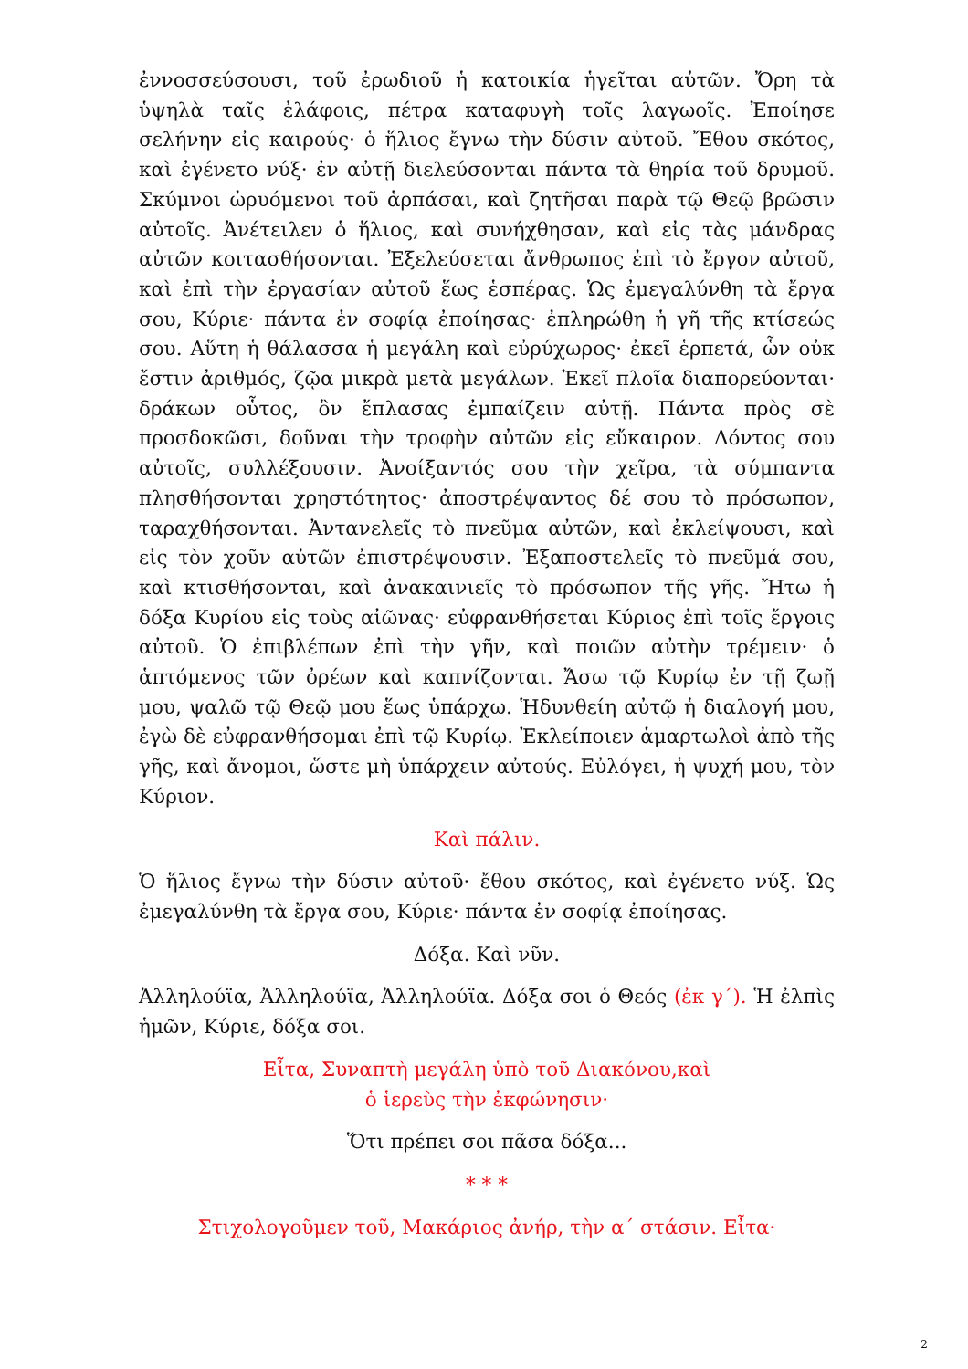ἐννοσσεύσουσι, τοῦ ἐρωδιοῦ ἡ κατοικία ἡγεῖται αὐτῶν. Ὄρη τὰ ὑψηλὰ ταῖς ἐλάφοις, πέτρα καταφυγὴ τοῖς λαγωοῖς. Ἐποίησε σελήνην εἰς καιρούς· ὁ ἥλιος ἔγνω τὴν δύσιν αὐτοῦ. Ἔθου σκότος, καὶ ἐγένετο νύξ· ἐν αὐτῇ διελεύσονται πάντα τὰ θηρία τοῦ δρυμοῦ. Σκύμνοι ὠρυόμενοι τοῦ ἁρπάσαι, καὶ ζητῆσαι παρὰ τῷ Θεῷ βρῶσιν αὐτοῖς. Ἀνέτειλεν ὁ ἥλιος, καὶ συνήχθησαν, καὶ εἰς τὰς μάνδρας αὐτῶν κοιτασθήσονται. Ἐξελεύσεται ἄνθρωπος ἐπὶ τὸ ἔργον αὐτοῦ, καὶ ἐπὶ τὴν ἐργασίαν αὐτοῦ ἕως ἑσπέρας. Ὡς ἐμεγαλύνθη τὰ ἔργα σου, Κύριε· πάντα ἐν σοφίᾳ ἐποίησας· ἐπληρώθη ἡ γῆ τῆς κτίσεώς σου. Αὕτη ἡ θάλασσα ἡ μεγάλη καὶ εὐρύχωρος· ἐκεῖ ἑρπετά, ὧν οὐκ ἔστιν ἀριθμός, ζῷα μικρὰ μετὰ μεγάλων. Ἐκεῖ πλοῖα διαπορεύονται· δράκων οὗτος, ὃν ἔπλασας ἐμπαίζειν αὐτῇ. Πάντα πρὸς σὲ προσδοκῶσι, δοῦναι τὴν τροφὴν αὐτῶν εἰς εὔκαιρον. Δόντος σου αὐτοῖς, συλλέξουσιν. Ἀνοίξαντός σου τὴν χεῖρα, τὰ σύμπαντα πλησθήσονται χρηστότητος· ἀποστρέψαντος δέ σου τὸ πρόσωπον, ταραχθήσονται. Ἀντανελεῖς τὸ πνεῦμα αὐτῶν, καὶ ἐκλείψουσι, καὶ εἰς τὸν χοῦν αὐτῶν ἐπιστρέψουσιν. Ἐξαποστελεῖς τὸ πνεῦμά σου, καὶ κτισθήσονται, καὶ ἀνακαινιεῖς τὸ πρόσωπον τῆς γῆς. Ἤτω ἡ δόξα Κυρίου εἰς τοὺς αἰῶνας· εὐφρανθήσεται Κύριος ἐπὶ τοῖς ἔργοις αὐτοῦ. Ὁ ἐπιβλέπων ἐπὶ τὴν γῆν, καὶ ποιῶν αὐτὴν τρέμειν· ὁ ἁπτόμενος τῶν ὀρέων καὶ καπνίζονται. Ἄσω τῷ Κυρίῳ ἐν τῇ ζωῇ μου, ψαλῶ τῷ Θεῷ μου ἕως ὑπάρχω. Ἡδυνθείη αὐτῷ ἡ διαλογή μου, ἐγὼ δὲ εὐφρανθήσομαι ἐπὶ τῷ Κυρίῳ. Ἐκλείποιεν ἁμαρτωλοὶ ἀπὸ τῆς γῆς, καὶ ἄνομοι, ὥστε μὴ ὑπάρχειν αὐτούς. Εὐλόγει, ἡ ψυχή μου, τὸν Κύριον.
Καὶ πάλιν.
Ὁ ἥλιος ἔγνω τὴν δύσιν αὐτοῦ· ἔθου σκότος, καὶ ἐγένετο νύξ. Ὡς ἐμεγαλύνθη τὰ ἔργα σου, Κύριε· πάντα ἐν σοφίᾳ ἐποίησας.
Δόξα. Καὶ νῦν.
Ἀλληλούϊα, Ἀλληλούϊα, Ἀλληλούϊα. Δόξα σοι ὁ Θεός (ἐκ γ΄). Ἡ ἐλπὶς ἡμῶν, Κύριε, δόξα σοι.
Εἶτα, Συναπτὴ μεγάλη ὑπὸ τοῦ Διακόνου,καὶ
ὁ ἱερεὺς τὴν ἐκφώνησιν·
Ὅτι πρέπει σοι πᾶσα δόξα...
* * *
Στιχολογοῦμεν τοῦ, Μακάριος ἀνήρ, τὴν α΄ στάσιν. Εἶτα·
2